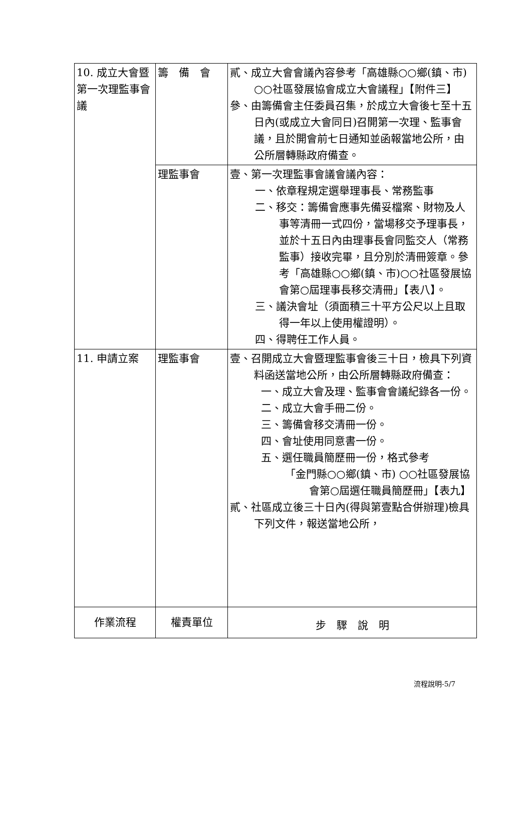| 10. 成立大會暨第一次理監事會議 | 籌 備 會 | 貳、成立大會會議內容參考「高雄縣○○鄉(鎮、市) ○○社區發展協會成立大會議程」【附件三】 參、由籌備會主任委員召集，於成立大會後七至十五日內(或成立大會同日)召開第一次理、監事會議，且於開會前七日通知並函報當地公所，由公所層轉縣政府備查。 |
| | 理監事會 | 壹、第一次理監事會議會議內容： 一、依章程規定選舉理事長、常務監事 二、移交：籌備會應事先備妥檔案、財物及人事等清冊一式四份，當場移交予理事長，並於十五日內由理事長會同監交人（常務監事）接收完畢，且分別於清冊簽章。參考「高雄縣○○鄉(鎮、市)○○社區發展協會第○屆理事長移交清冊」【表八】。 三、議決會址（須面積三十平方公尺以上且取得一年以上使用權證明）。 四、得聘任工作人員。 |
| 11. 申請立案 | 理監事會 | 壹、召開成立大會暨理監事會後三十日，檢具下列資料函送當地公所，由公所層轉縣政府備查： 一、成立大會及理、監事會會議紀錄各一份。 二、成立大會手冊二份。 三、籌備會移交清冊一份。 四、會址使用同意書一份。 五、選任職員簡歷冊一份，格式參考 「金門縣○○鄉(鎮、市) ○○社區發展協會第○屆選任職員簡歷冊」【表九】 貳、社區成立後三十日內(得與第壹點合併辦理)檢具下列文件，報送當地公所， |
| 作業流程 | 權責單位 | 步 驟 說 明 |
流程說明-5/7